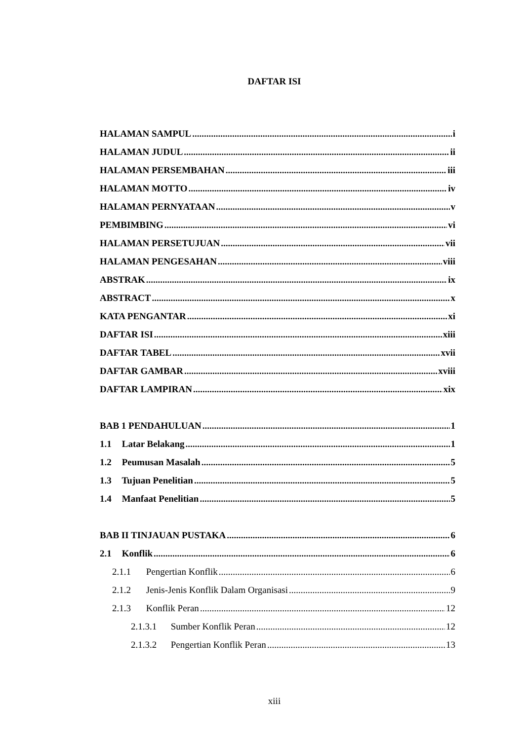DAFTAR ISI
HALAMAN SAMPUL i
HALAMAN JUDUL ii
HALAMAN PERSEMBAHAN iii
HALAMAN MOTTO iv
HALAMAN PERNYATAAN v
PEMBIMBING vi
HALAMAN PERSETUJUAN vii
HALAMAN PENGESAHAN viii
ABSTRAK ix
ABSTRACT x
KATA PENGANTAR xi
DAFTAR ISI xiii
DAFTAR TABEL xvii
DAFTAR GAMBAR xviii
DAFTAR LAMPIRAN xix
BAB 1 PENDAHULUAN 1
1.1 Latar Belakang 1
1.2 Peumusan Masalah 5
1.3 Tujuan Penelitian 5
1.4 Manfaat Penelitian 5
BAB II TINJAUAN PUSTAKA 6
2.1 Konflik 6
2.1.1 Pengertian Konflik 6
2.1.2 Jenis-Jenis Konflik Dalam Organisasi 9
2.1.3 Konflik Peran 12
2.1.3.1 Sumber Konflik Peran 12
2.1.3.2 Pengertian Konflik Peran 13
xiii